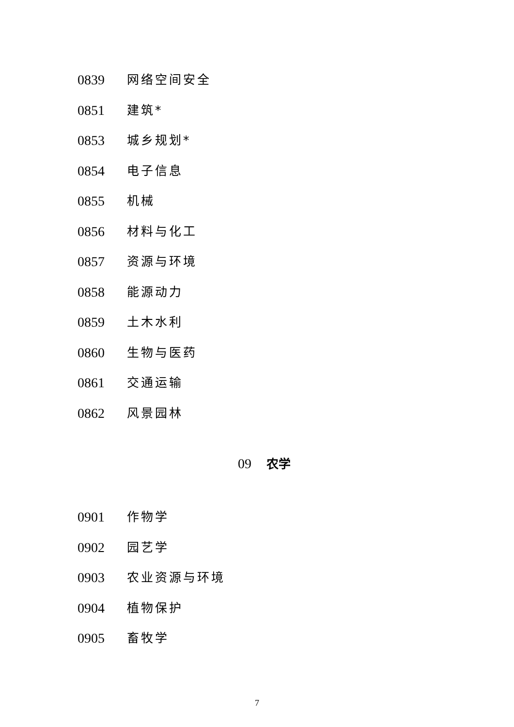0839 网络空间安全
0851 建筑*
0853 城乡规划*
0854 电子信息
0855 机械
0856 材料与化工
0857 资源与环境
0858 能源动力
0859 土木水利
0860 生物与医药
0861 交通运输
0862 风景园林
09 农学
0901 作物学
0902 园艺学
0903 农业资源与环境
0904 植物保护
0905 畜牧学
7